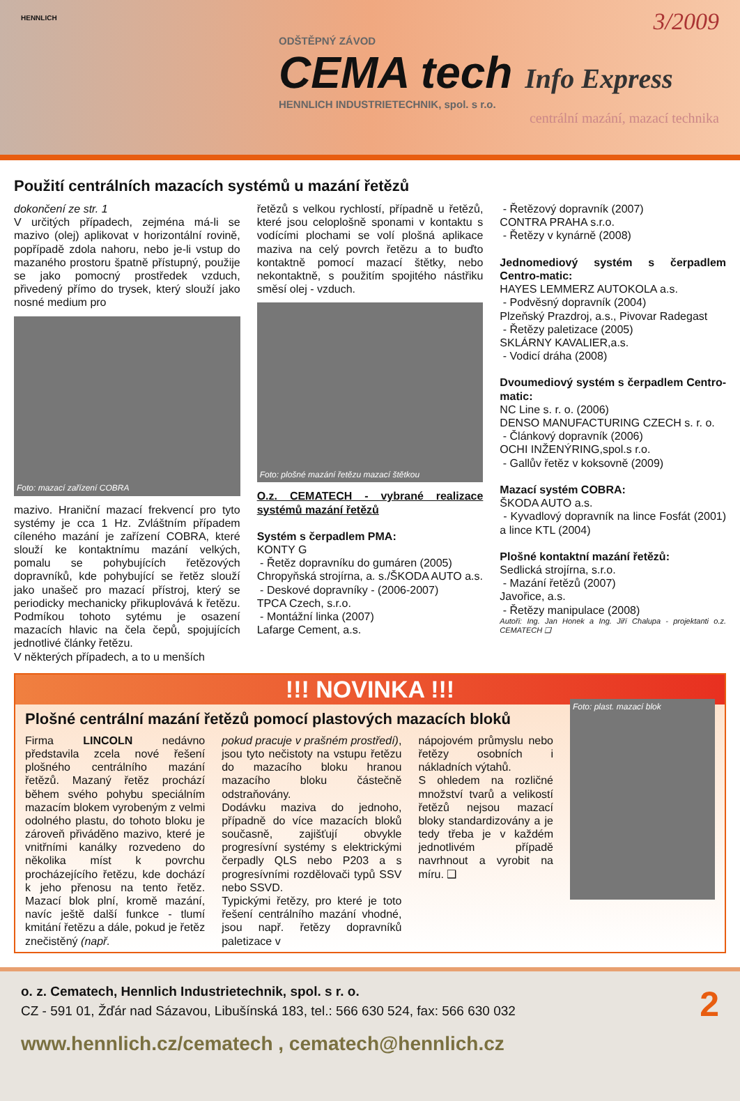HENNLICH
ODŠTĚPNÝ ZÁVOD
CEMA tech Info Express
HENNLICH INDUSTRIETECHNIK, spol. s r.o.
centrální mazání, mazací technika
3/2009
Použití centrálních mazacích systémů u mazání řetězů
dokončení ze str. 1
V určitých případech, zejména má-li se mazivo (olej) aplikovat v horizontální rovině, popřípadě zdola nahoru, nebo je-li vstup do mazaného prostoru špatně přístupný, použije se jako pomocný prostředek vzduch, přivedený přímo do trysek, který slouží jako nosné medium pro
Foto: mazací zařízení COBRA
mazivo. Hraniční mazací frekvencí pro tyto systémy je cca 1 Hz. Zvláštním případem cíleného mazání je zařízení COBRA, které slouží ke kontaktnímu mazání velkých, pomalu se pohybujících řetězových dopravníků, kde pohybující se řetěz slouží jako unašeč pro mazací přístroj, který se periodicky mechanicky přikuplovává k řetězu. Podmíkou tohoto sytému je osazení mazacích hlavic na čela čepů, spojujících jednotlivé články řetězu.
V některých případech, a to u menších
řetězů s velkou rychlostí, případně u řetězů, které jsou celoplošně sponami v kontaktu s vodícími plochami se volí plošná aplikace maziva na celý povrch řetězu a to buďto kontaktně pomocí mazací štětky, nebo nekontaktně, s použitím spojitého nástřiku směsí olej - vzduch.
Foto: plošné mazání řetězu mazací štětkou
O.z. CEMATECH - vybrané realizace systémů mazání řetězů
Systém s čerpadlem PMA:
KONTY G
- Řetěz dopravníku do gumáren (2005)
Chropyňská strojírna, a. s./ŠKODA AUTO a.s.
- Deskové dopravníky - (2006-2007)
TPCA Czech, s.r.o.
- Montážní linka (2007)
Lafarge Cement, a.s.
- Řetězový dopravník (2007)
CONTRA PRAHA s.r.o.
- Řetězy v kynárně (2008)
Jednomediový systém s čerpadlem Centro-matic:
HAYES LEMMERZ AUTOKOLA a.s.
- Podvěsný dopravník (2004)
Plzeňský Prazdroj, a.s., Pivovar Radegast
- Řetězy paletizace (2005)
SKLÁRNY KAVALIER,a.s.
- Vodicí dráha (2008)
Dvoumediový systém s čerpadlem Centro-matic:
NC Line s. r. o. (2006)
DENSO MANUFACTURING CZECH s. r. o.
- Článkový dopravník (2006)
OCHI INŽENÝRING,spol.s r.o.
- Gallův řetěz v koksovně (2009)
Mazací systém COBRA:
ŠKODA AUTO a.s.
- Kyvadlový dopravník na lince Fosfát (2001) a lince KTL (2004)
Plošné kontaktní mazání řetězů:
Sedlická strojírna, s.r.o.
- Mazání řetězů (2007)
Javořice, a.s.
- Řetězy manipulace (2008)
Autoři: Ing. Jan Honek a Ing. Jiří Chalupa - projektanti o.z. CEMATECH ❑
!!! NOVINKA !!!
Plošné centrální mazání řetězů pomocí plastových mazacích bloků
Firma LINCOLN nedávno představila zcela nové řešení plošného centrálního mazání řetězů. Mazaný řetěz prochází během svého pohybu speciálním mazacím blokem vyrobeným z velmi odolného plastu, do tohoto bloku je zároveň přiváděno mazivo, které je vnitřními kanálky rozvedeno do několika míst k povrchu procházejícího řetězu, kde dochází k jeho přenosu na tento řetěz. Mazací blok plní, kromě mazání, navíc ještě další funkce - tlumí kmitání řetězu a dále, pokud je řetěz znečistěný (např.
pokud pracuje v prašném prostředí), jsou tyto nečistoty na vstupu řetězu do mazacího bloku hranou mazacího bloku částečně odstraňovány.
Dodávku maziva do jednoho, případně do více mazacích bloků současně, zajišťují obvykle progresívní systémy s elektrickými čerpadly QLS nebo P203 a s progresívními rozdělovači typů SSV nebo SSVD.
Typickými řetězy, pro které je toto řešení centrálního mazání vhodné, jsou např. řetězy dopravníků paletizace v
nápojovém průmyslu nebo řetězy osobních i nákladních výtahů.
S ohledem na rozličné množství tvarů a velikostí řetězů nejsou mazací bloky standardizovány a je tedy třeba je v každém jednotlivém případě navrhnout a vyrobit na míru. ❑
Foto: plast. mazací blok
2
o. z. Cematech, Hennlich Industrietechnik, spol. s r. o.
CZ - 591 01, Žďár nad Sázavou, Libušínská 183, tel.: 566 630 524, fax: 566 630 032
www.hennlich.cz/cematech , cematech@hennlich.cz